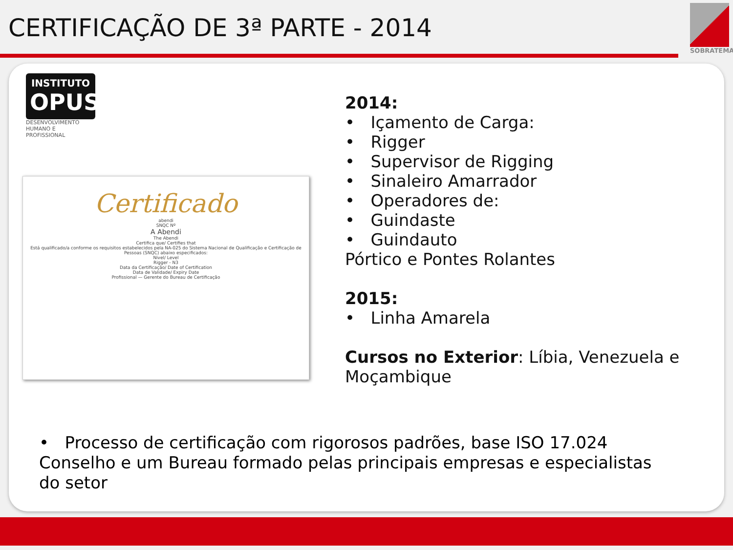CERTIFICAÇÃO DE 3ª PARTE - 2014
SOBRATEMA
INSTITUTO
OPUS
DESENVOLVIMENTO HUMANO E PROFISSIONAL
Certificado
abendi
SNQC Nº
A Abendi
The Abendi
Certifica que/ Certifies that
Está qualificado/a conforme os requisitos estabelecidos pela NA-025 do Sistema Nacional de Qualificação e Certificação de Pessoas (SNQC) abaixo especificados:
Nivel/ Level
Rigger - N3
Data da Certificação/ Date of Certification
Data de Validade/ Expiry Date
Profissional — Gerente do Bureau de Certificação
2014:
• Içamento de Carga:
• Rigger
• Supervisor de Rigging
• Sinaleiro Amarrador
• Operadores de:
• Guindaste
• Guindauto
Pórtico e Pontes Rolantes
2015:
• Linha Amarela
Cursos no Exterior: Líbia, Venezuela e Moçambique
• Processo de certificação com rigorosos padrões, base ISO 17.024 Conselho e um Bureau formado pelas principais empresas e especialistas do setor